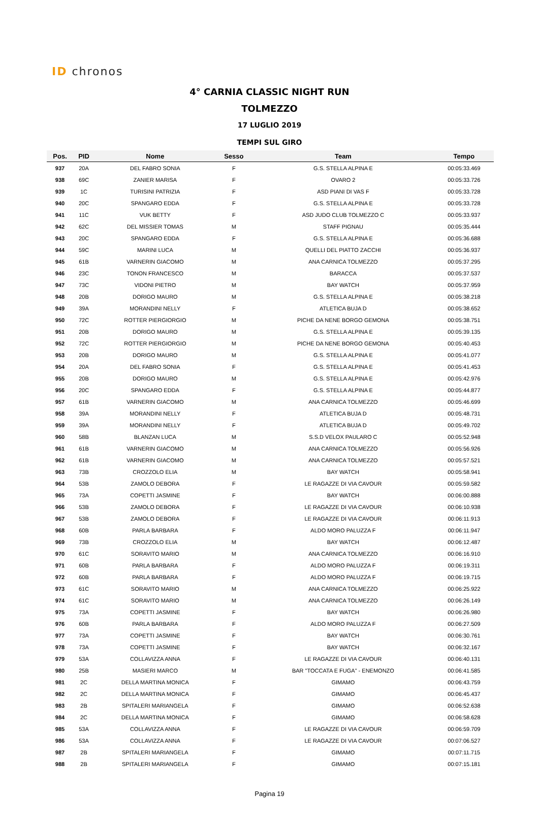ID chronos
4° CARNIA CLASSIC NIGHT RUN
TOLMEZZO
17 LUGLIO 2019
TEMPI SUL GIRO
| Pos. | PID | Nome | Sesso | Team | Tempo |
| --- | --- | --- | --- | --- | --- |
| 937 | 20A | DEL FABRO SONIA | F | G.S. STELLA ALPINA E | 00:05:33.469 |
| 938 | 69C | ZANIER MARISA | F | OVARO 2 | 00:05:33.726 |
| 939 | 1C | TURISINI PATRIZIA | F | ASD PIANI DI VAS F | 00:05:33.728 |
| 940 | 20C | SPANGARO EDDA | F | G.S. STELLA ALPINA E | 00:05:33.728 |
| 941 | 11C | VUK BETTY | F | ASD JUDO CLUB TOLMEZZO C | 00:05:33.937 |
| 942 | 62C | DEL MISSIER TOMAS | M | STAFF PIGNAU | 00:05:35.444 |
| 943 | 20C | SPANGARO EDDA | F | G.S. STELLA ALPINA E | 00:05:36.688 |
| 944 | 59C | MARINI LUCA | M | QUELLI DEL PIATTO ZACCHI | 00:05:36.937 |
| 945 | 61B | VARNERIN GIACOMO | M | ANA CARNICA TOLMEZZO | 00:05:37.295 |
| 946 | 23C | TONON FRANCESCO | M | BARACCA | 00:05:37.537 |
| 947 | 73C | VIDONI PIETRO | M | BAY WATCH | 00:05:37.959 |
| 948 | 20B | DORIGO MAURO | M | G.S. STELLA ALPINA E | 00:05:38.218 |
| 949 | 39A | MORANDINI NELLY | F | ATLETICA BUJA D | 00:05:38.652 |
| 950 | 72C | ROTTER PIERGIORGIO | M | PICHE DA NENE BORGO GEMONA | 00:05:38.751 |
| 951 | 20B | DORIGO MAURO | M | G.S. STELLA ALPINA E | 00:05:39.135 |
| 952 | 72C | ROTTER PIERGIORGIO | M | PICHE DA NENE BORGO GEMONA | 00:05:40.453 |
| 953 | 20B | DORIGO MAURO | M | G.S. STELLA ALPINA E | 00:05:41.077 |
| 954 | 20A | DEL FABRO SONIA | F | G.S. STELLA ALPINA E | 00:05:41.453 |
| 955 | 20B | DORIGO MAURO | M | G.S. STELLA ALPINA E | 00:05:42.976 |
| 956 | 20C | SPANGARO EDDA | F | G.S. STELLA ALPINA E | 00:05:44.877 |
| 957 | 61B | VARNERIN GIACOMO | M | ANA CARNICA TOLMEZZO | 00:05:46.699 |
| 958 | 39A | MORANDINI NELLY | F | ATLETICA BUJA D | 00:05:48.731 |
| 959 | 39A | MORANDINI NELLY | F | ATLETICA BUJA D | 00:05:49.702 |
| 960 | 58B | BLANZAN LUCA | M | S.S.D VELOX PAULARO C | 00:05:52.948 |
| 961 | 61B | VARNERIN GIACOMO | M | ANA CARNICA TOLMEZZO | 00:05:56.926 |
| 962 | 61B | VARNERIN GIACOMO | M | ANA CARNICA TOLMEZZO | 00:05:57.521 |
| 963 | 73B | CROZZOLO ELIA | M | BAY WATCH | 00:05:58.941 |
| 964 | 53B | ZAMOLO DEBORA | F | LE RAGAZZE DI VIA CAVOUR | 00:05:59.582 |
| 965 | 73A | COPETTI JASMINE | F | BAY WATCH | 00:06:00.888 |
| 966 | 53B | ZAMOLO DEBORA | F | LE RAGAZZE DI VIA CAVOUR | 00:06:10.938 |
| 967 | 53B | ZAMOLO DEBORA | F | LE RAGAZZE DI VIA CAVOUR | 00:06:11.913 |
| 968 | 60B | PARLA BARBARA | F | ALDO MORO PALUZZA F | 00:06:11.947 |
| 969 | 73B | CROZZOLO ELIA | M | BAY WATCH | 00:06:12.487 |
| 970 | 61C | SORAVITO MARIO | M | ANA CARNICA TOLMEZZO | 00:06:16.910 |
| 971 | 60B | PARLA BARBARA | F | ALDO MORO PALUZZA F | 00:06:19.311 |
| 972 | 60B | PARLA BARBARA | F | ALDO MORO PALUZZA F | 00:06:19.715 |
| 973 | 61C | SORAVITO MARIO | M | ANA CARNICA TOLMEZZO | 00:06:25.922 |
| 974 | 61C | SORAVITO MARIO | M | ANA CARNICA TOLMEZZO | 00:06:26.149 |
| 975 | 73A | COPETTI JASMINE | F | BAY WATCH | 00:06:26.980 |
| 976 | 60B | PARLA BARBARA | F | ALDO MORO PALUZZA F | 00:06:27.509 |
| 977 | 73A | COPETTI JASMINE | F | BAY WATCH | 00:06:30.761 |
| 978 | 73A | COPETTI JASMINE | F | BAY WATCH | 00:06:32.167 |
| 979 | 53A | COLLAVIZZA ANNA | F | LE RAGAZZE DI VIA CAVOUR | 00:06:40.131 |
| 980 | 25B | MASIERI MARCO | M | BAR "TOCCATA E FUGA" - ENEMONZO | 00:06:41.585 |
| 981 | 2C | DELLA MARTINA MONICA | F | GIMAMO | 00:06:43.759 |
| 982 | 2C | DELLA MARTINA MONICA | F | GIMAMO | 00:06:45.437 |
| 983 | 2B | SPITALERI MARIANGELA | F | GIMAMO | 00:06:52.638 |
| 984 | 2C | DELLA MARTINA MONICA | F | GIMAMO | 00:06:58.628 |
| 985 | 53A | COLLAVIZZA ANNA | F | LE RAGAZZE DI VIA CAVOUR | 00:06:59.709 |
| 986 | 53A | COLLAVIZZA ANNA | F | LE RAGAZZE DI VIA CAVOUR | 00:07:06.527 |
| 987 | 2B | SPITALERI MARIANGELA | F | GIMAMO | 00:07:11.715 |
| 988 | 2B | SPITALERI MARIANGELA | F | GIMAMO | 00:07:15.181 |
Pagina 19